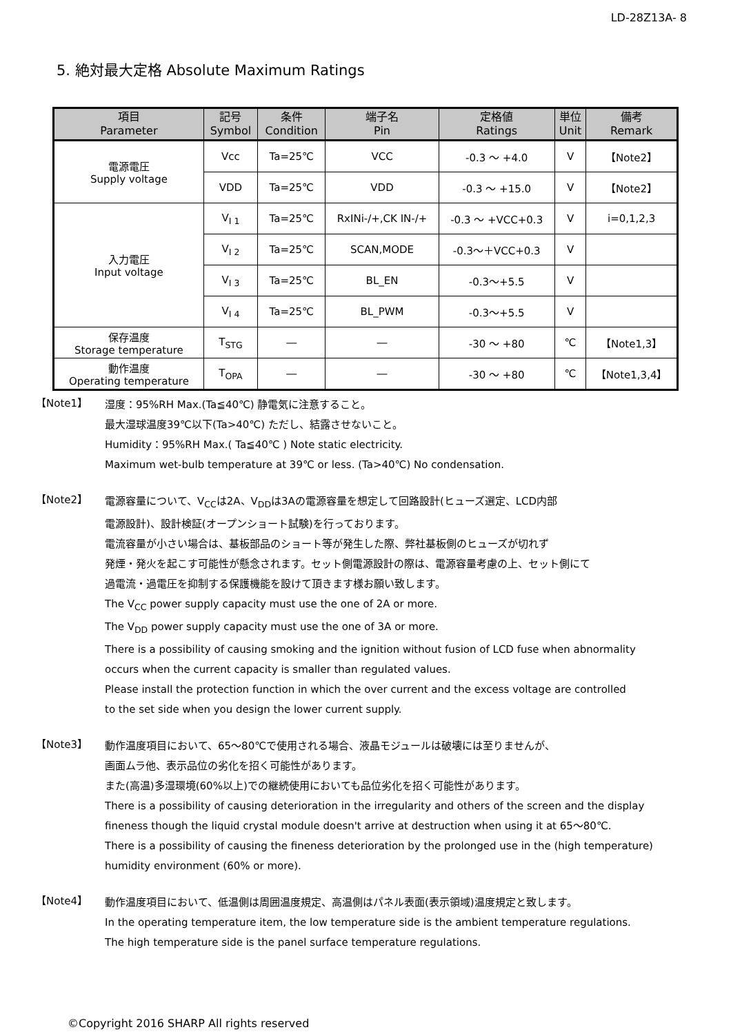LD-28Z13A- 8
5. 絶対最大定格 Absolute Maximum Ratings
| 項目 Parameter | 記号 Symbol | 条件 Condition | 端子名 Pin | 定格値 Ratings | 単位 Unit | 備考 Remark |
| --- | --- | --- | --- | --- | --- | --- |
| 電源電圧 Supply voltage | Vcc | Ta=25℃ | VCC | -0.3 ～ +4.0 | V | 【Note2】 |
| | VDD | Ta=25℃ | VDD | -0.3 ～ +15.0 | V | 【Note2】 |
| 入力電圧 Input voltage | V<sub>I 1</sub> | Ta=25℃ | RxINi-/+,CK IN-/+ | -0.3 ～ +VCC+0.3 | V | i=0,1,2,3 |
| | V<sub>I 2</sub> | Ta=25℃ | SCAN,MODE | -0.3～＋VCC+0.3 | V | |
| | V<sub>I 3</sub> | Ta=25℃ | BL_EN | -0.3～+5.5 | V | |
| | V<sub>I 4</sub> | Ta=25℃ | BL_PWM | -0.3～+5.5 | V | |
| 保存温度 Storage temperature | T<sub>STG</sub> | ― | ― | -30 ～ +80 | ℃ | 【Note1,3】 |
| 動作温度 Operating temperature | T<sub>OPA</sub> | ― | ― | -30 ～ +80 | ℃ | 【Note1,3,4】 |
【Note1】
湿度：95%RH Max.(Ta≦40℃) 静電気に注意すること。
最大湿球温度39℃以下(Ta>40℃) ただし、結露させないこと。
Humidity：95%RH Max.( Ta≦40℃ ) Note static electricity.
Maximum wet-bulb temperature at 39℃ or less. (Ta>40℃) No condensation.
【Note2】
電源容量について、V<sub>CC</sub>は2A、V<sub>DD</sub>は3Aの電源容量を想定して回路設計(ヒューズ選定、LCD内部
電源設計)、設計検証(オープンショート試験)を行っております。
電流容量が小さい場合は、基板部品のショート等が発生した際、弊社基板側のヒューズが切れず
発煙・発火を起こす可能性が懸念されます。セット側電源設計の際は、電源容量考慮の上、セット側にて
過電流・過電圧を抑制する保護機能を設けて頂きます様お願い致します。
The V<sub>CC</sub> power supply capacity must use the one of 2A or more.
The V<sub>DD</sub> power supply capacity must use the one of 3A or more.
There is a possibility of causing smoking and the ignition without fusion of LCD fuse when abnormality
occurs when the current capacity is smaller than regulated values.
Please install the protection function in which the over current and the excess voltage are controlled
to the set side when you design the lower current supply.
【Note3】
動作温度項目において、65～80℃で使用される場合、液晶モジュールは破壊には至りませんが、
画面ムラ他、表示品位の劣化を招く可能性があります。
また(高温)多湿環境(60%以上)での継続使用においても品位劣化を招く可能性があります。
There is a possibility of causing deterioration in the irregularity and others of the screen and the display
fineness though the liquid crystal module doesn't arrive at destruction when using it at 65～80℃.
There is a possibility of causing the fineness deterioration by the prolonged use in the (high temperature)
humidity environment (60% or more).
【Note4】
動作温度項目において、低温側は周囲温度規定、高温側はパネル表面(表示領域)温度規定と致します。
In the operating temperature item, the low temperature side is the ambient temperature regulations.
The high temperature side is the panel surface temperature regulations.
©Copyright 2016 SHARP All rights reserved